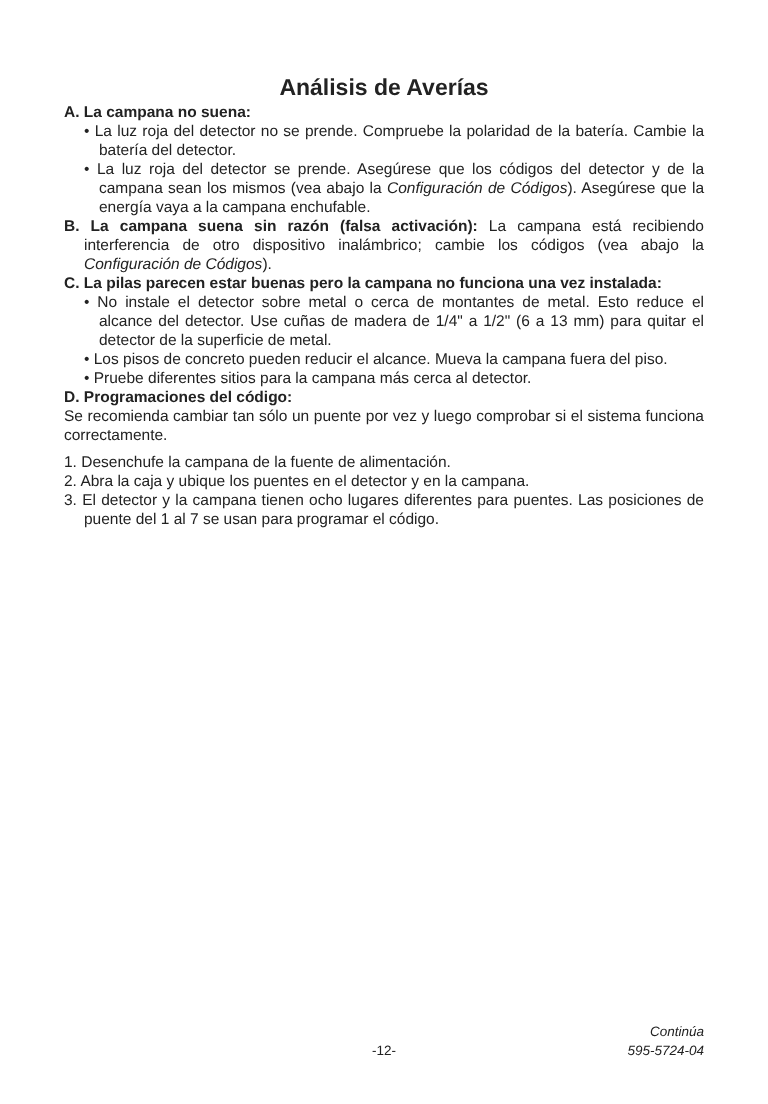Análisis de Averías
A. La campana no suena:
• La luz roja del detector no se prende. Compruebe la polaridad de la batería. Cambie la batería del detector.
• La luz roja del detector se prende. Asegúrese que los códigos del detector y de la campana sean los mismos (vea abajo la Configuración de Códigos). Asegúrese que la energía vaya a la campana enchufable.
B. La campana suena sin razón (falsa activación): La campana está recibiendo interferencia de otro dispositivo inalámbrico; cambie los códigos (vea abajo la Configuración de Códigos).
C. La pilas parecen estar buenas pero la campana no funciona una vez instalada:
• No instale el detector sobre metal o cerca de montantes de metal. Esto reduce el alcance del detector. Use cuñas de madera de 1/4" a 1/2" (6 a 13 mm) para quitar el detector de la superficie de metal.
• Los pisos de concreto pueden reducir el alcance. Mueva la campana fuera del piso.
• Pruebe diferentes sitios para la campana más cerca al detector.
D. Programaciones del código:
Se recomienda cambiar tan sólo un puente por vez y luego comprobar si el sistema funciona correctamente.
1. Desenchufe la campana de la fuente de alimentación.
2. Abra la caja y ubique los puentes en el detector y en la campana.
3. El detector y la campana tienen ocho lugares diferentes para puentes. Las posiciones de puente del 1 al 7 se usan para programar el código.
Continúa
-12- 595-5724-04